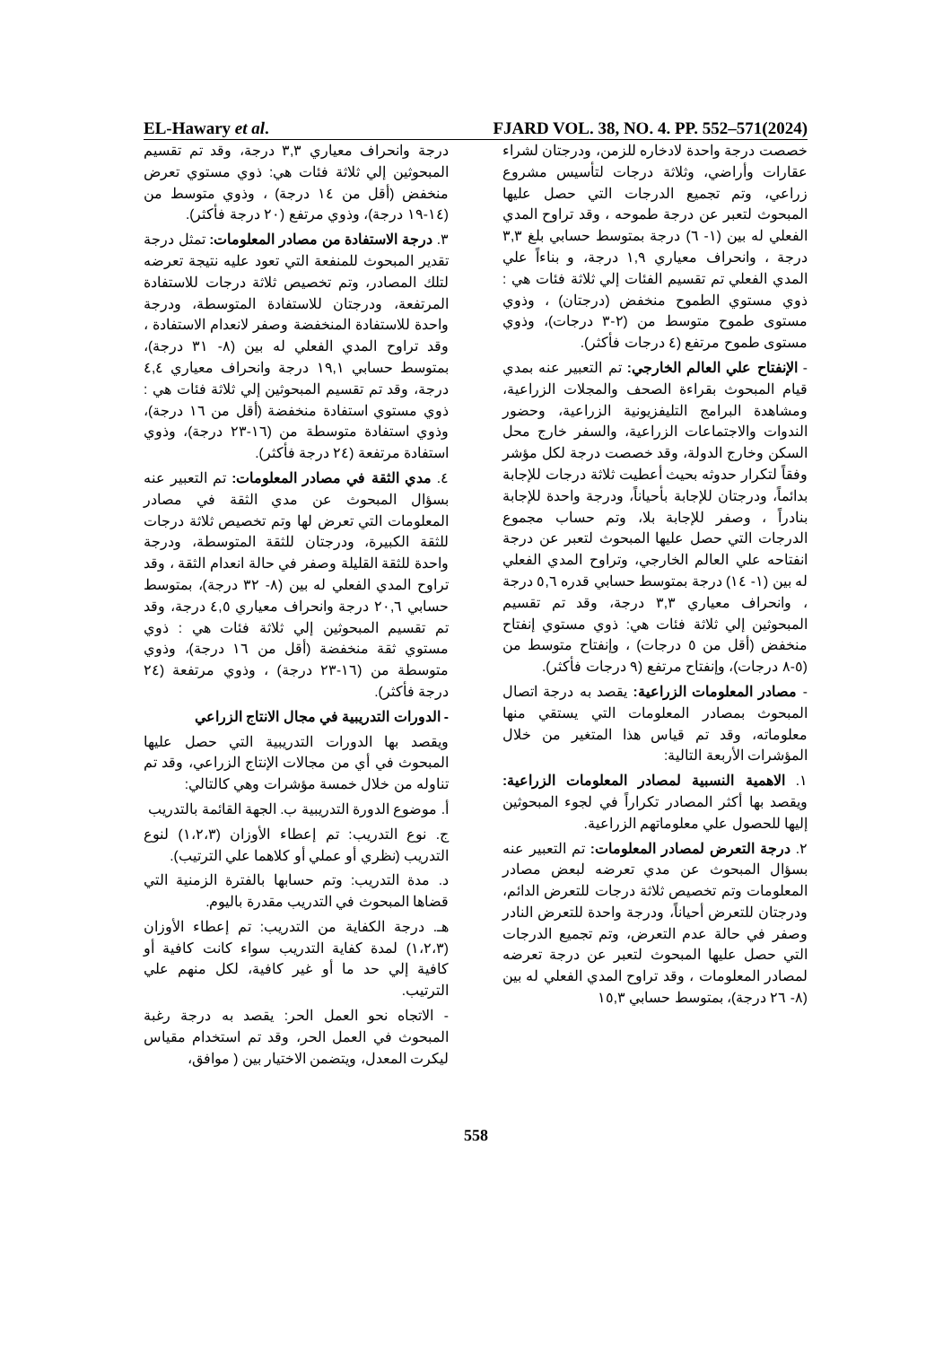EL-Hawary et al. FJARD VOL. 38, NO. 4. PP. 552–571(2024)
خصصت درجة واحدة لادخاره للزمن، ودرجتان لشراء عقارات وأراضي، وثلاثة درجات لتأسيس مشروع زراعي، وتم تجميع الدرجات التي حصل عليها المبحوث لتعبر عن درجة طموحه ، وقد تراوح المدي الفعلي له بين (١- ٦) درجة بمتوسط حسابي بلغ ٣,٣ درجة ، وانحراف معياري ١,٩ درجة، و بناءاً علي المدي الفعلي تم تقسيم الفئات إلي ثلاثة فئات هي : ذوي مستوي الطموح منخفض (درجتان) ، وذوي مستوى طموح متوسط من (٢-٣ درجات)، وذوي مستوى طموح مرتفع (٤ درجات فأكثر).
- الإنفتاح علي العالم الخارجي: تم التعبير عنه بمدي قيام المبحوث بقراءة الصحف والمجلات الزراعية، ومشاهدة البرامج التليفزيونية الزراعية، وحضور الندوات والاجتماعات الزراعية، والسفر خارج محل السكن وخارج الدولة، وقد خصصت درجة لكل مؤشر وفقاً لتكرار حدوثه بحيث أعطيت ثلاثة درجات للإجابة بدائماً، ودرجتان للإجابة بأحياناً، ودرجة واحدة للإجابة بنادراً ، وصفر للإجابة بلا، وتم حساب مجموع الدرجات التي حصل عليها المبحوث لتعبر عن درجة انفتاحه علي العالم الخارجي، وتراوح المدي الفعلي له بين (١- ١٤) درجة بمتوسط حسابي قدره ٥,٦ درجة ، وانحراف معياري ٣,٣ درجة، وقد تم تقسيم المبحوثين إلي ثلاثة فئات هي: ذوي مستوي إنفتاح منخفض (أقل من ٥ درجات) ، وإنفتاح متوسط من (٥-٨ درجات)، وإنفتاح مرتفع (٩ درجات فأكثر).
- مصادر المعلومات الزراعية: يقصد به درجة اتصال المبحوث بمصادر المعلومات التي يستقي منها معلوماته، وقد تم قياس هذا المتغير من خلال المؤشرات الأربعة التالية:
١. الاهمية النسبية لمصادر المعلومات الزراعية: ويقصد بها أكثر المصادر تكراراً في لجوء المبحوثين إليها للحصول علي معلوماتهم الزراعية.
٢. درجة التعرض لمصادر المعلومات: تم التعبير عنه بسؤال المبحوث عن مدي تعرضه لبعض مصادر المعلومات وتم تخصيص ثلاثة درجات للتعرض الدائم، ودرجتان للتعرض أحياناً، ودرجة واحدة للتعرض النادر وصفر في حالة عدم التعرض، وتم تجميع الدرجات التي حصل عليها المبحوث لتعبر عن درجة تعرضه لمصادر المعلومات ، وقد تراوح المدي الفعلي له بين (٨- ٢٦ درجة)، بمتوسط حسابي ١٥,٣
درجة وانحراف معياري ٣,٣ درجة، وقد تم تقسيم المبحوثين إلي ثلاثة فئات هي: ذوي مستوي تعرض منخفض (أقل من ١٤ درجة) ، وذوي متوسط من (١٤-١٩ درجة)، وذوي مرتفع (٢٠ درجة فأكثر).
٣. درجة الاستفادة من مصادر المعلومات: تمثل درجة تقدير المبحوث للمنفعة التي تعود عليه نتيجة تعرضه لتلك المصادر، وتم تخصيص ثلاثة درجات للاستفادة المرتفعة، ودرجتان للاستفادة المتوسطة، ودرجة واحدة للاستفادة المنخفضة وصفر لانعدام الاستفادة ، وقد تراوح المدي الفعلي له بين (٨- ٣١ درجة)، بمتوسط حسابي ١٩,١ درجة وانحراف معياري ٤,٤ درجة، وقد تم تقسيم المبحوثين إلي ثلاثة فئات هي : ذوي مستوي استفادة منخفضة (أقل من ١٦ درجة)، وذوي استفادة متوسطة من (١٦-٢٣ درجة)، وذوي استفادة مرتفعة (٢٤ درجة فأكثر).
٤. مدي الثقة في مصادر المعلومات: تم التعبير عنه بسؤال المبحوث عن مدي الثقة في مصادر المعلومات التي تعرض لها وتم تخصيص ثلاثة درجات للثقة الكبيرة، ودرجتان للثقة المتوسطة، ودرجة واحدة للثقة القليلة وصفر في حالة انعدام الثقة ، وقد تراوح المدي الفعلي له بين (٨- ٣٢ درجة)، بمتوسط حسابي ٢٠,٦ درجة وانحراف معياري ٤,٥ درجة، وقد تم تقسيم المبحوثين إلي ثلاثة فئات هي : ذوي مستوي ثقة منخفضة (أقل من ١٦ درجة)، وذوي متوسطة من (١٦-٢٣ درجة) ، وذوي مرتفعة (٢٤ درجة فأكثر).
- الدورات التدريبية في مجال الانتاج الزراعي
ويقصد بها الدورات التدريبية التي حصل عليها المبحوث في أي من مجالات الإنتاج الزراعي، وقد تم تناوله من خلال خمسة مؤشرات وهي كالتالي:
أ. موضوع الدورة التدريبية ب. الجهة القائمة بالتدريب
ج. نوع التدريب: تم إعطاء الأوزان (١،٢،٣) لنوع التدريب (نظري أو عملي أو كلاهما علي الترتيب).
د. مدة التدريب: وتم حسابها بالفترة الزمنية التي قضاها المبحوث في التدريب مقدرة باليوم.
هـ. درجة الكفاية من التدريب: تم إعطاء الأوزان (١،٢،٣) لمدة كفاية التدريب سواء كانت كافية أو كافية إلي حد ما أو غير كافية، لكل منهم علي الترتيب.
- الاتجاه نحو العمل الحر: يقصد به درجة رغبة المبحوث في العمل الحر، وقد تم استخدام مقياس ليكرت المعدل، ويتضمن الاختيار بين ( موافق،
558